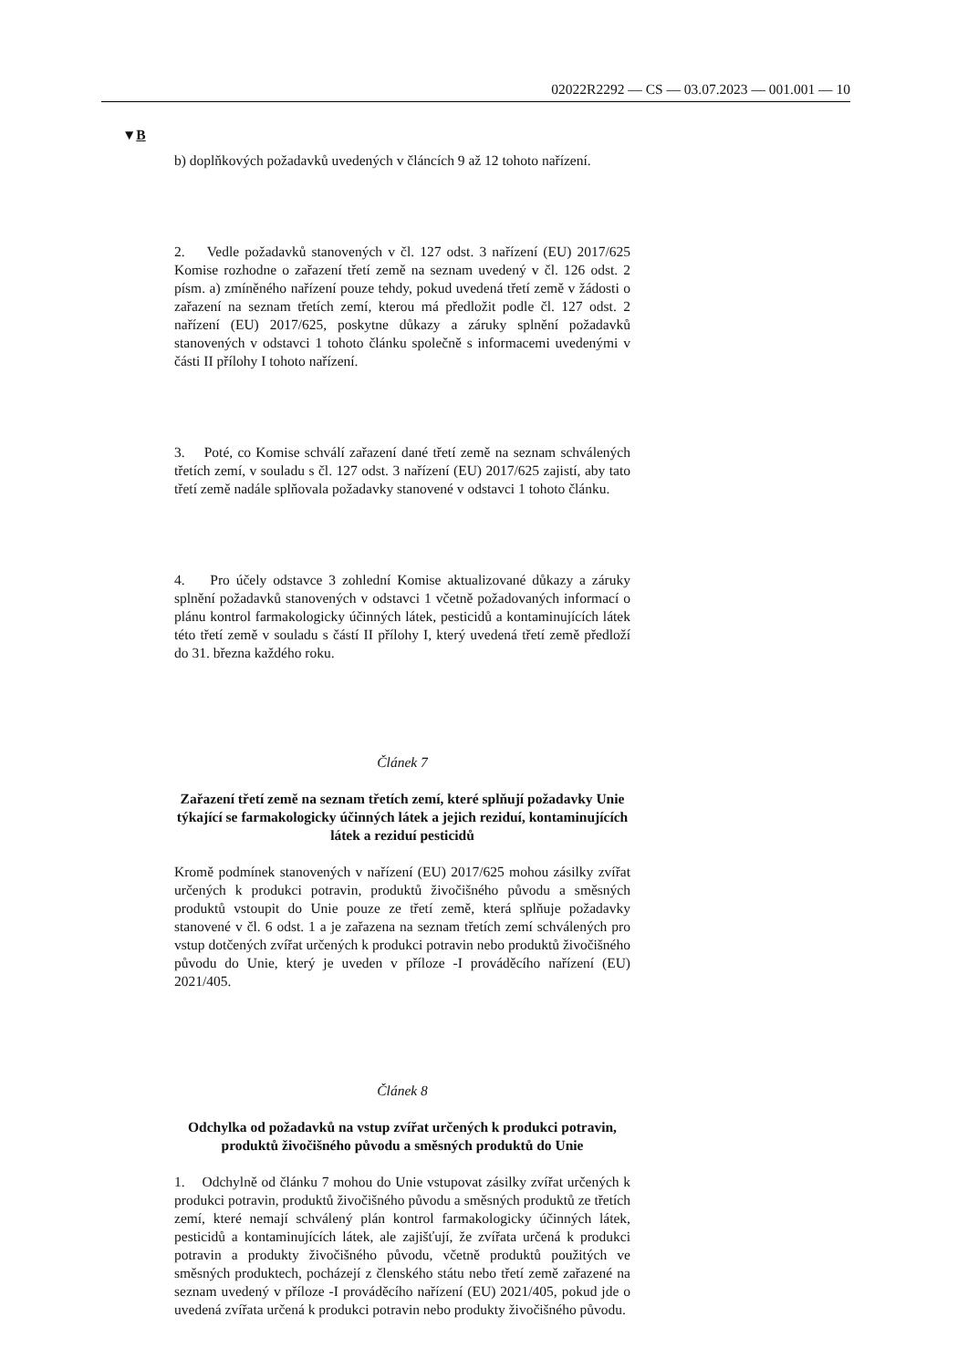02022R2292 — CS — 03.07.2023 — 001.001 — 10
▼B
b) doplňkových požadavků uvedených v článcích 9 až 12 tohoto nařízení.
2. Vedle požadavků stanovených v čl. 127 odst. 3 nařízení (EU) 2017/625 Komise rozhodne o zařazení třetí země na seznam uvedený v čl. 126 odst. 2 písm. a) zmíněného nařízení pouze tehdy, pokud uvedená třetí země v žádosti o zařazení na seznam třetích zemí, kterou má předložit podle čl. 127 odst. 2 nařízení (EU) 2017/625, poskytne důkazy a záruky splnění požadavků stanovených v odstavci 1 tohoto článku společně s informacemi uvedenými v části II přílohy I tohoto nařízení.
3. Poté, co Komise schválí zařazení dané třetí země na seznam schválených třetích zemí, v souladu s čl. 127 odst. 3 nařízení (EU) 2017/625 zajistí, aby tato třetí země nadále splňovala požadavky stanovené v odstavci 1 tohoto článku.
4. Pro účely odstavce 3 zohlední Komise aktualizované důkazy a záruky splnění požadavků stanovených v odstavci 1 včetně požadovaných informací o plánu kontrol farmakologicky účinných látek, pesticidů a kontaminujících látek této třetí země v souladu s částí II přílohy I, který uvedená třetí země předloží do 31. března každého roku.
Článek 7
Zařazení třetí země na seznam třetích zemí, které splňují požadavky Unie týkající se farmakologicky účinných látek a jejich reziduí, kontaminujících látek a reziduí pesticidů
Kromě podmínek stanovených v nařízení (EU) 2017/625 mohou zásilky zvířat určených k produkci potravin, produktů živočišného původu a směsných produktů vstoupit do Unie pouze ze třetí země, která splňuje požadavky stanovené v čl. 6 odst. 1 a je zařazena na seznam třetích zemí schválených pro vstup dotčených zvířat určených k produkci potravin nebo produktů živočišného původu do Unie, který je uveden v příloze -I prováděcího nařízení (EU) 2021/405.
Článek 8
Odchylka od požadavků na vstup zvířat určených k produkci potravin, produktů živočišného původu a směsných produktů do Unie
1. Odchylně od článku 7 mohou do Unie vstupovat zásilky zvířat určených k produkci potravin, produktů živočišného původu a směsných produktů ze třetích zemí, které nemají schválený plán kontrol farmakologicky účinných látek, pesticidů a kontaminujících látek, ale zajišťují, že zvířata určená k produkci potravin a produkty živočišného původu, včetně produktů použitých ve směsných produktech, pocházejí z členského státu nebo třetí země zařazené na seznam uvedený v příloze -I prováděcího nařízení (EU) 2021/405, pokud jde o uvedená zvířata určená k produkci potravin nebo produkty živočišného původu.